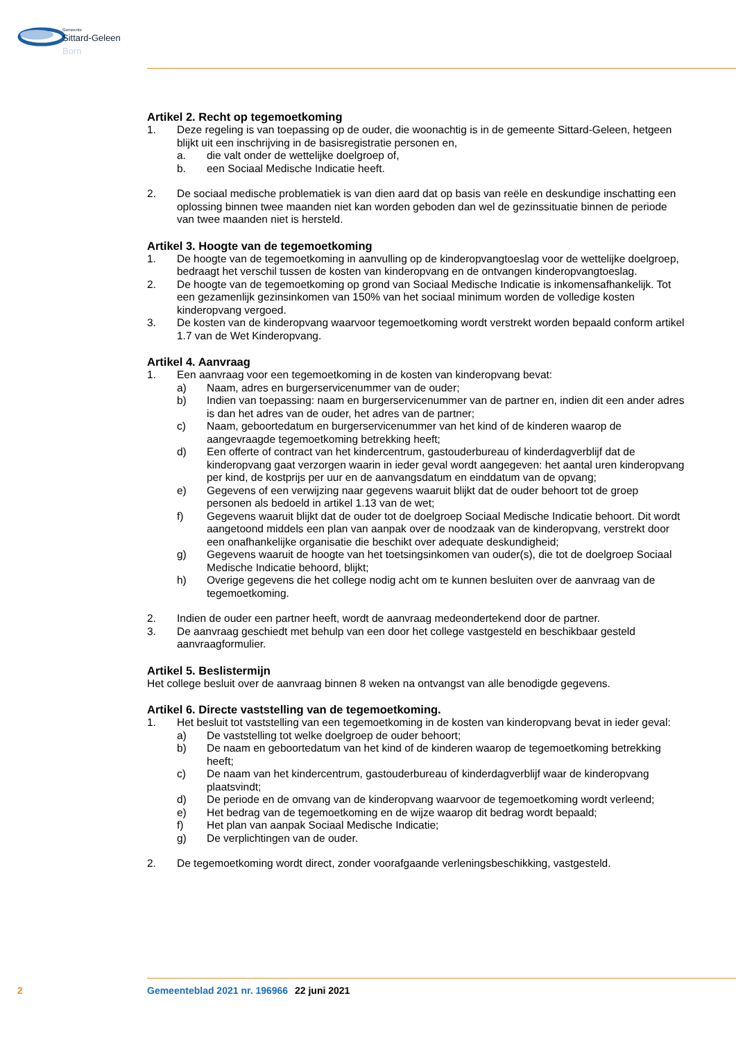Gemeente
Sittard-Geleen
Born
Artikel 2. Recht op tegemoetkoming
1. Deze regeling is van toepassing op de ouder, die woonachtig is in de gemeente Sittard-Geleen, hetgeen blijkt uit een inschrijving in de basisregistratie personen en,
a. die valt onder de wettelijke doelgroep of,
b. een Sociaal Medische Indicatie heeft.
2. De sociaal medische problematiek is van dien aard dat op basis van reële en deskundige inschatting een oplossing binnen twee maanden niet kan worden geboden dan wel de gezinssituatie binnen de periode van twee maanden niet is hersteld.
Artikel 3. Hoogte van de tegemoetkoming
1. De hoogte van de tegemoetkoming in aanvulling op de kinderopvangtoeslag voor de wettelijke doelgroep, bedraagt het verschil tussen de kosten van kinderopvang en de ontvangen kinderopvangtoeslag.
2. De hoogte van de tegemoetkoming op grond van Sociaal Medische Indicatie is inkomensafhankelijk. Tot een gezamenlijk gezinsinkomen van 150% van het sociaal minimum worden de volledige kosten kinderopvang vergoed.
3. De kosten van de kinderopvang waarvoor tegemoetkoming wordt verstrekt worden bepaald conform artikel 1.7 van de Wet Kinderopvang.
Artikel 4. Aanvraag
1. Een aanvraag voor een tegemoetkoming in de kosten van kinderopvang bevat:
a) Naam, adres en burgerservicenummer van de ouder;
b) Indien van toepassing: naam en burgerservicenummer van de partner en, indien dit een ander adres is dan het adres van de ouder, het adres van de partner;
c) Naam, geboortedatum en burgerservicenummer van het kind of de kinderen waarop de aangevraagde tegemoetkoming betrekking heeft;
d) Een offerte of contract van het kindercentrum, gastouderbureau of kinderdagverblijf dat de kinderopvang gaat verzorgen waarin in ieder geval wordt aangegeven: het aantal uren kinderopvang per kind, de kostprijs per uur en de aanvangsdatum en einddatum van de opvang;
e) Gegevens of een verwijzing naar gegevens waaruit blijkt dat de ouder behoort tot de groep personen als bedoeld in artikel 1.13 van de wet;
f) Gegevens waaruit blijkt dat de ouder tot de doelgroep Sociaal Medische Indicatie behoort. Dit wordt aangetoond middels een plan van aanpak over de noodzaak van de kinderopvang, verstrekt door een onafhankelijke organisatie die beschikt over adequate deskundigheid;
g) Gegevens waaruit de hoogte van het toetsingsinkomen van ouder(s), die tot de doelgroep Sociaal Medische Indicatie behoord, blijkt;
h) Overige gegevens die het college nodig acht om te kunnen besluiten over de aanvraag van de tegemoetkoming.
2. Indien de ouder een partner heeft, wordt de aanvraag medeondertekend door de partner.
3. De aanvraag geschiedt met behulp van een door het college vastgesteld en beschikbaar gesteld aanvraagformulier.
Artikel 5. Beslistermijn
Het college besluit over de aanvraag binnen 8 weken na ontvangst van alle benodigde gegevens.
Artikel 6. Directe vaststelling van de tegemoetkoming.
1. Het besluit tot vaststelling van een tegemoetkoming in de kosten van kinderopvang bevat in ieder geval:
a) De vaststelling tot welke doelgroep de ouder behoort;
b) De naam en geboortedatum van het kind of de kinderen waarop de tegemoetkoming betrekking heeft;
c) De naam van het kindercentrum, gastouderbureau of kinderdagverblijf waar de kinderopvang plaatsvindt;
d) De periode en de omvang van de kinderopvang waarvoor de tegemoetkoming wordt verleend;
e) Het bedrag van de tegemoetkoming en de wijze waarop dit bedrag wordt bepaald;
f) Het plan van aanpak Sociaal Medische Indicatie;
g) De verplichtingen van de ouder.
2. De tegemoetkoming wordt direct, zonder voorafgaande verleningsbeschikking, vastgesteld.
2 Gemeenteblad 2021 nr. 196966 22 juni 2021